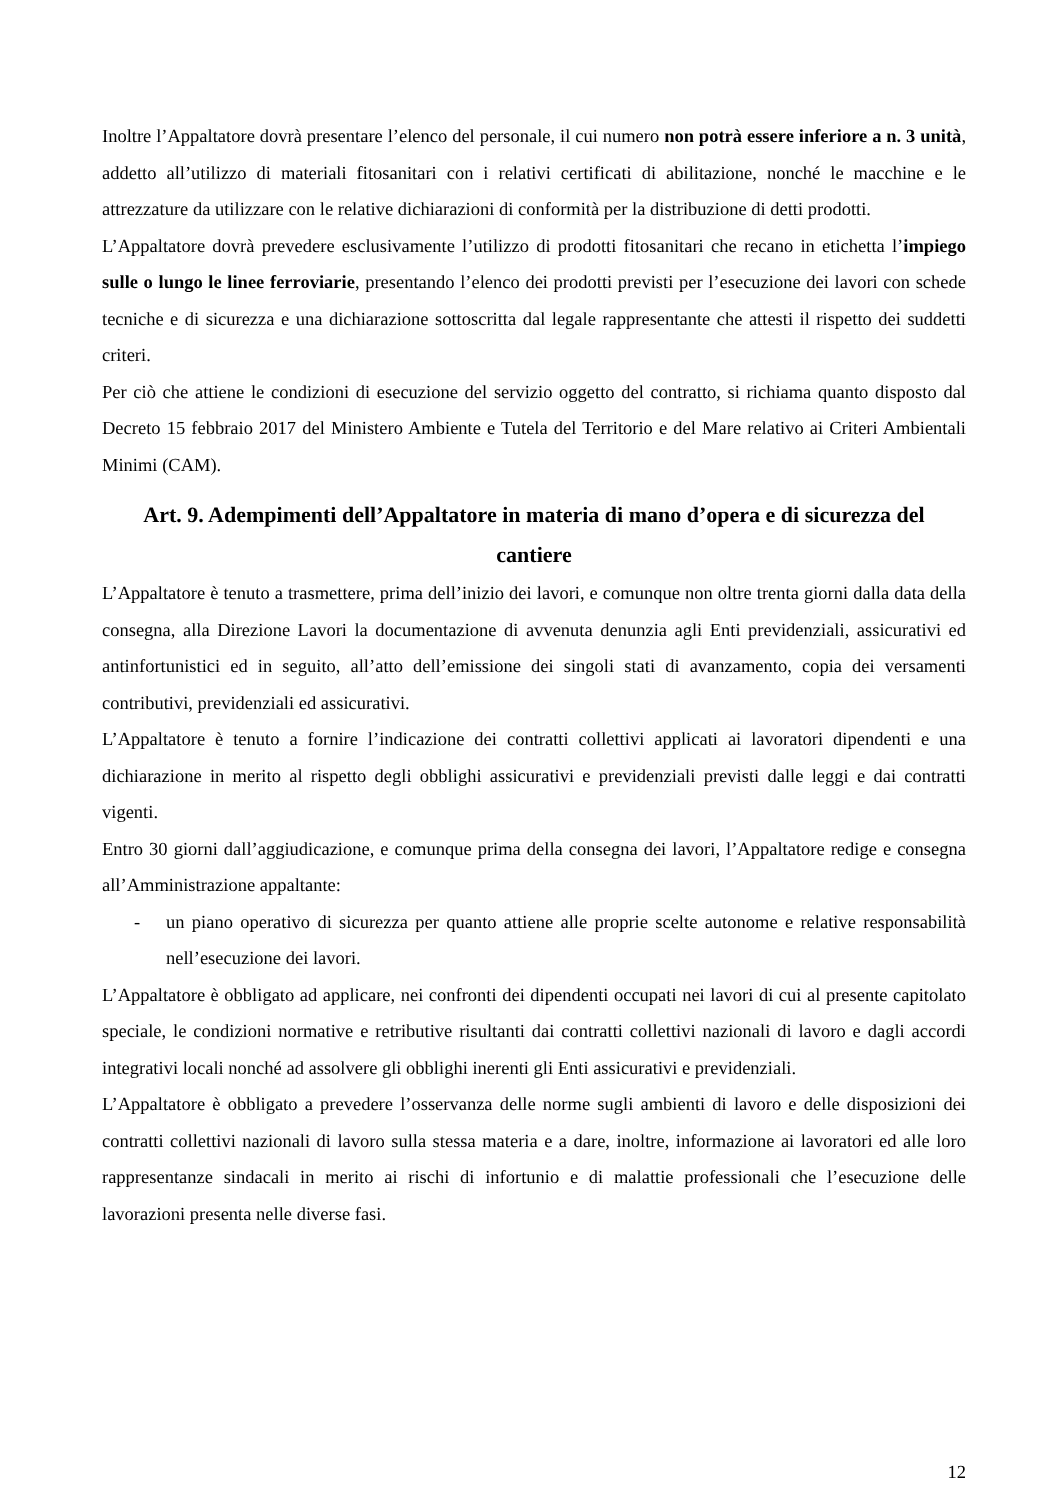Inoltre l’Appaltatore dovrà presentare l’elenco del personale, il cui numero non potrà essere inferiore a n. 3 unità, addetto all’utilizzo di materiali fitosanitari con i relativi certificati di abilitazione, nonché le macchine e le attrezzature da utilizzare con le relative dichiarazioni di conformità per la distribuzione di detti prodotti.
L’Appaltatore dovrà prevedere esclusivamente l’utilizzo di prodotti fitosanitari che recano in etichetta l’impiego sulle o lungo le linee ferroviarie, presentando l’elenco dei prodotti previsti per l’esecuzione dei lavori con schede tecniche e di sicurezza e una dichiarazione sottoscritta dal legale rappresentante che attesti il rispetto dei suddetti criteri.
Per ciò che attiene le condizioni di esecuzione del servizio oggetto del contratto, si richiama quanto disposto dal Decreto 15 febbraio 2017 del Ministero Ambiente e Tutela del Territorio e del Mare relativo ai Criteri Ambientali Minimi (CAM).
Art. 9. Adempimenti dell’Appaltatore in materia di mano d’opera e di sicurezza del cantiere
L’Appaltatore è tenuto a trasmettere, prima dell’inizio dei lavori, e comunque non oltre trenta giorni dalla data della consegna, alla Direzione Lavori la documentazione di avvenuta denunzia agli Enti previdenziali, assicurativi ed antinfortunistici ed in seguito, all’atto dell’emissione dei singoli stati di avanzamento, copia dei versamenti contributivi, previdenziali ed assicurativi.
L’Appaltatore è tenuto a fornire l’indicazione dei contratti collettivi applicati ai lavoratori dipendenti e una dichiarazione in merito al rispetto degli obblighi assicurativi e previdenziali previsti dalle leggi e dai contratti vigenti.
Entro 30 giorni dall’aggiudicazione, e comunque prima della consegna dei lavori, l’Appaltatore redige e consegna all’Amministrazione appaltante:
- un piano operativo di sicurezza per quanto attiene alle proprie scelte autonome e relative responsabilità nell’esecuzione dei lavori.
L’Appaltatore è obbligato ad applicare, nei confronti dei dipendenti occupati nei lavori di cui al presente capitolato speciale, le condizioni normative e retributive risultanti dai contratti collettivi nazionali di lavoro e dagli accordi integrativi locali nonché ad assolvere gli obblighi inerenti gli Enti assicurativi e previdenziali.
L’Appaltatore è obbligato a prevedere l’osservanza delle norme sugli ambienti di lavoro e delle disposizioni dei contratti collettivi nazionali di lavoro sulla stessa materia e a dare, inoltre, informazione ai lavoratori ed alle loro rappresentanze sindacali in merito ai rischi di infortunio e di malattie professionali che l’esecuzione delle lavorazioni presenta nelle diverse fasi.
12